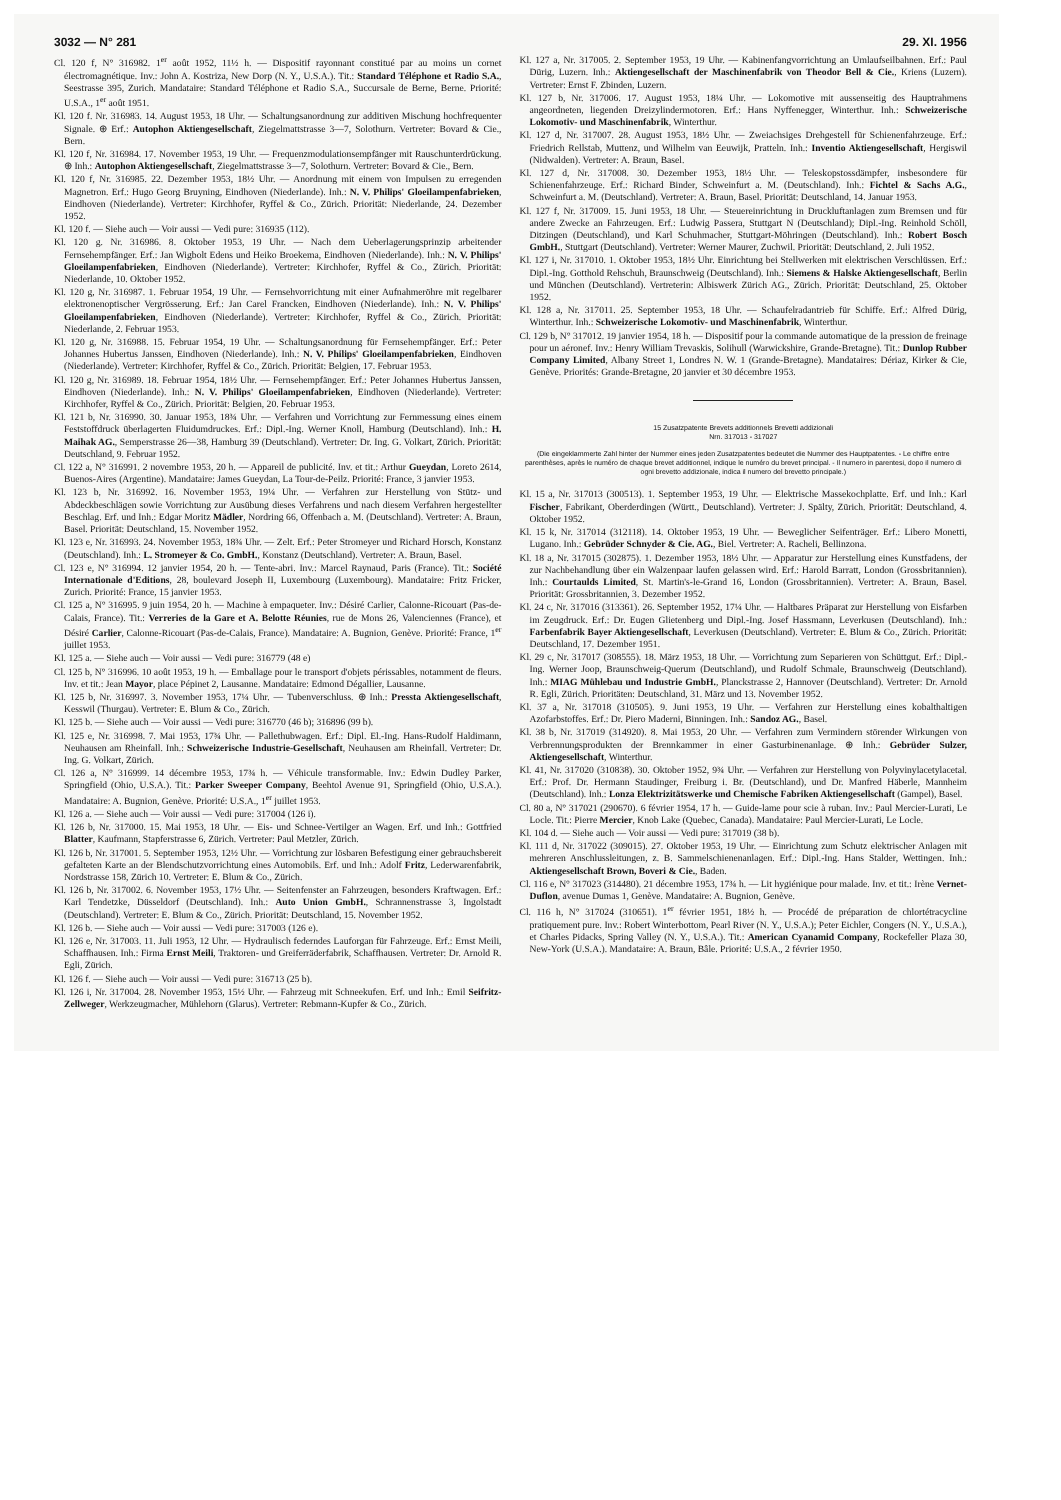3032 — N° 281 29. XI. 1956
Cl. 120 f, N° 316982. 1<sup>er</sup> août 1952, 11½ h. — Dispositif rayonnant constitué par au moins un cornet électromagnétique. Inv.: John A. Kostriza, New Dorp (N. Y., U.S.A.). Tit.: Standard Téléphone et Radio S.A., Seestrasse 395, Zurich. Mandataire: Standard Téléphone et Radio S.A., Succursale de Berne, Berne. Priorité: U.S.A., 1<sup>er</sup> août 1951.
Kl. 120 f. Nr. 316983. 14. August 1953, 18 Uhr. — Schaltungsanordnung zur additiven Mischung hochfrequenter Signale. ⊕ Erf.: Autophon Aktiengesellschaft, Ziegelmattstrasse 3—7, Solothurn. Vertreter: Bovard & Cie., Bern.
Kl. 120 f, Nr. 316984. 17. November 1953, 19 Uhr. — Frequenzmodulationsempfänger mit Rauschunterdrückung. ⊕ Inh.: Autophon Aktiengesellschaft, Ziegelmattstrasse 3—7, Solothurn. Vertreter: Bovard & Cie., Bern.
Kl. 120 f, Nr. 316985. 22. Dezember 1953, 18½ Uhr. — Anordnung mit einem von Impulsen zu erregenden Magnetron. Erf.: Hugo Georg Bruyning, Eindhoven (Niederlande). Inh.: N. V. Philips' Gloeilampenfabrieken, Eindhoven (Niederlande). Vertreter: Kirchhofer, Ryffel & Co., Zürich. Priorität: Niederlande, 24. Dezember 1952.
Kl. 120 f. — Siehe auch — Voir aussi — Vedi pure: 316935 (112).
Kl. 120 g. Nr. 316986. 8. Oktober 1953, 19 Uhr. — Nach dem Ueberlagerungsprinzip arbeitender Fernsehempfänger. Erf.: Jan Wigbolt Edens und Heiko Broekema, Eindhoven (Niederlande). Inh.: N. V. Philips' Gloeilampenfabrieken, Eindhoven (Niederlande). Vertreter: Kirchhofer, Ryffel & Co., Zürich. Priorität: Niederlande, 10. Oktober 1952.
Kl. 120 g, Nr. 316987. 1. Februar 1954, 19 Uhr. — Fernsehvorrichtung mit einer Aufnahmeröhre mit regelbarer elektronenoptischer Vergrösserung. Erf.: Jan Carel Francken, Eindhoven (Niederlande). Inh.: N. V. Philips' Gloeilampenfabrieken, Eindhoven (Niederlande). Vertreter: Kirchhofer, Ryffel & Co., Zürich. Priorität: Niederlande, 2. Februar 1953.
Kl. 120 g, Nr. 316988. 15. Februar 1954, 19 Uhr. — Schaltungsanordnung für Fernsehempfänger. Erf.: Peter Johannes Hubertus Janssen, Eindhoven (Niederlande). Inh.: N. V. Philips' Gloeilampenfabrieken, Eindhoven (Niederlande). Vertreter: Kirchhofer, Ryffel & Co., Zürich. Priorität: Belgien, 17. Februar 1953.
Kl. 120 g, Nr. 316989. 18. Februar 1954, 18½ Uhr. — Fernsehempfänger. Erf.: Peter Johannes Hubertus Janssen, Eindhoven (Niederlande). Inh.: N. V. Philips' Gloeilampenfabrieken, Eindhoven (Niederlande). Vertreter: Kirchhofer, Ryffel & Co., Zürich. Priorität: Belgien, 20. Februar 1953.
Kl. 121 b, Nr. 316990. 30. Januar 1953, 18¾ Uhr. — Verfahren und Vorrichtung zur Fernmessung eines einem Feststoffdruck überlagerten Fluidumdruckes. Erf.: Dipl.-Ing. Werner Knoll, Hamburg (Deutschland). Inh.: H. Maihak AG., Semperstrasse 26—38, Hamburg 39 (Deutschland). Vertreter: Dr. Ing. G. Volkart, Zürich. Priorität: Deutschland, 9. Februar 1952.
Cl. 122 a, N° 316991. 2 novembre 1953, 20 h. — Appareil de publicité. Inv. et tit.: Arthur Gueydan, Loreto 2614, Buenos-Aires (Argentine). Mandataire: James Gueydan, La Tour-de-Peilz. Priorité: France, 3 janvier 1953.
Kl. 123 b, Nr. 316992. 16. November 1953, 19¼ Uhr. — Verfahren zur Herstellung von Stütz- und Abdeckbeschlägen sowie Vorrichtung zur Ausübung dieses Verfahrens und nach diesem Verfahren hergestellter Beschlag. Erf. und Inh.: Edgar Moritz Mädler, Nordring 66, Offenbach a. M. (Deutschland). Vertreter: A. Braun, Basel. Priorität: Deutschland, 15. November 1952.
Kl. 123 e, Nr. 316993. 24. November 1953, 18¾ Uhr. — Zelt. Erf.: Peter Stromeyer und Richard Horsch, Konstanz (Deutschland). Inh.: L. Stromeyer & Co. GmbH., Konstanz (Deutschland). Vertreter: A. Braun, Basel.
Cl. 123 e, N° 316994. 12 janvier 1954, 20 h. — Tente-abri. Inv.: Marcel Raynaud, Paris (France). Tit.: Société Internationale d'Editions, 28, boulevard Joseph II, Luxembourg (Luxembourg). Mandataire: Fritz Fricker, Zurich. Priorité: France, 15 janvier 1953.
Cl. 125 a, N° 316995. 9 juin 1954, 20 h. — Machine à empaqueter. Inv.: Désiré Carlier, Calonne-Ricouart (Pas-de-Calais, France). Tit.: Verreries de la Gare et A. Belotte Réunies, rue de Mons 26, Valenciennes (France), et Désiré Carlier, Calonne-Ricouart (Pas-de-Calais, France). Mandataire: A. Bugnion, Genève. Priorité: France, 1<sup>er</sup> juillet 1953.
Kl. 125 a. — Siehe auch — Voir aussi — Vedi pure: 316779 (48 e)
Cl. 125 b, N° 316996. 10 août 1953, 19 h. — Emballage pour le transport d'objets périssables, notamment de fleurs. Inv. et tit.: Jean Mayor, place Pépinet 2, Lausanne. Mandataire: Edmond Dégallier, Lausanne.
Kl. 125 b, Nr. 316997. 3. November 1953, 17¼ Uhr. — Tubenverschluss. ⊕ Inh.: Pressta Aktiengesellschaft, Kesswil (Thurgau). Vertreter: E. Blum & Co., Zürich.
Kl. 125 b. — Siehe auch — Voir aussi — Vedi pure: 316770 (46 b); 316896 (99 b).
Kl. 125 e, Nr. 316998. 7. Mai 1953, 17¾ Uhr. — Pallethubwagen. Erf.: Dipl. El.-Ing. Hans-Rudolf Haldimann, Neuhausen am Rheinfall. Inh.: Schweizerische Industrie-Gesellschaft, Neuhausen am Rheinfall. Vertreter: Dr. Ing. G. Volkart, Zürich.
Cl. 126 a, N° 316999. 14 décembre 1953, 17¾ h. — Véhicule transformable. Inv.: Edwin Dudley Parker, Springfield (Ohio, U.S.A.). Tit.: Parker Sweeper Company, Beehtol Avenue 91, Springfield (Ohio, U.S.A.). Mandataire: A. Bugnion, Genève. Priorité: U.S.A., 1<sup>er</sup> juillet 1953.
Kl. 126 a. — Siehe auch — Voir aussi — Vedi pure: 317004 (126 i).
Kl. 126 b, Nr. 317000. 15. Mai 1953, 18 Uhr. — Eis- und Schnee-Vertilger an Wagen. Erf. und Inh.: Gottfried Blatter, Kaufmann, Stapferstrasse 6, Zürich. Vertreter: Paul Metzler, Zürich.
Kl. 126 b, Nr. 317001. 5. September 1953, 12½ Uhr. — Vorrichtung zur lösbaren Befestigung einer gebrauchsbereit gefalteten Karte an der Blendschutzvorrichtung eines Automobils. Erf. und Inh.: Adolf Fritz, Lederwarenfabrik, Nordstrasse 158, Zürich 10. Vertreter: E. Blum & Co., Zürich.
Kl. 126 b, Nr. 317002. 6. November 1953, 17½ Uhr. — Seitenfenster an Fahrzeugen, besonders Kraftwagen. Erf.: Karl Tendetzke, Düsseldorf (Deutschland). Inh.: Auto Union GmbH., Schrannenstrasse 3, Ingolstadt (Deutschland). Vertreter: E. Blum & Co., Zürich. Priorität: Deutschland, 15. November 1952.
Kl. 126 b. — Siehe auch — Voir aussi — Vedi pure: 317003 (126 e).
Kl. 126 e, Nr. 317003. 11. Juli 1953, 12 Uhr. — Hydraulisch federndes Lauforgan für Fahrzeuge. Erf.: Ernst Meili, Schaffhausen. Inh.: Firma Ernst Meili, Traktoren- und Greiferräderfabrik, Schaffhausen. Vertreter: Dr. Arnold R. Egli, Zürich.
Kl. 126 f. — Siehe auch — Voir aussi — Vedi pure: 316713 (25 b).
Kl. 126 i, Nr. 317004. 28. November 1953, 15½ Uhr. — Fahrzeug mit Schneekufen. Erf. und Inh.: Emil Seifritz-Zellweger, Werkzeugmacher, Mühlehorn (Glarus). Vertreter: Rebmann-Kupfer & Co., Zürich.
Kl. 127 a, Nr. 317005. 2. September 1953, 19 Uhr. — Kabinenfangvorrichtung an Umlaufseilbahnen. Erf.: Paul Dürig, Luzern. Inh.: Aktiengesellschaft der Maschinenfabrik von Theodor Bell & Cie., Kriens (Luzern). Vertreter: Ernst F. Zbinden, Luzern.
Kl. 127 b, Nr. 317006. 17. August 1953, 18¼ Uhr. — Lokomotive mit aussenseitig des Hauptrahmens angeordneten, liegenden Dreizylindermotoren. Erf.: Hans Nyffenegger, Winterthur. Inh.: Schweizerische Lokomotiv- und Maschinenfabrik, Winterthur.
Kl. 127 d, Nr. 317007. 28. August 1953, 18½ Uhr. — Zweiachsiges Drehgestell für Schienenfahrzeuge. Erf.: Friedrich Rellstab, Muttenz, und Wilhelm van Eeuwijk, Pratteln. Inh.: Inventio Aktiengesellschaft, Hergiswil (Nidwalden). Vertreter: A. Braun, Basel.
Kl. 127 d, Nr. 317008. 30. Dezember 1953, 18½ Uhr. — Teleskopstossdämpfer, insbesondere für Schienenfahrzeuge. Erf.: Richard Binder, Schweinfurt a. M. (Deutschland). Inh.: Fichtel & Sachs A.G., Schweinfurt a. M. (Deutschland). Vertreter: A. Braun, Basel. Priorität: Deutschland, 14. Januar 1953.
Kl. 127 f, Nr. 317009. 15. Juni 1953, 18 Uhr. — Steuereinrichtung in Druckluftanlagen zum Bremsen und für andere Zwecke an Fahrzeugen. Erf.: Ludwig Passera, Stuttgart N (Deutschland); Dipl.-Ing. Reinhold Schöll, Ditzingen (Deutschland), und Karl Schuhmacher, Stuttgart-Möhringen (Deutschland). Inh.: Robert Bosch GmbH., Stuttgart (Deutschland). Vertreter: Werner Maurer, Zuchwil. Priorität: Deutschland, 2. Juli 1952.
Kl. 127 i, Nr. 317010. 1. Oktober 1953, 18½ Uhr. Einrichtung bei Stellwerken mit elektrischen Verschlüssen. Erf.: Dipl.-Ing. Gotthold Rehschuh, Braunschweig (Deutschland). Inh.: Siemens & Halske Aktiengesellschaft, Berlin und München (Deutschland). Vertreterin: Albiswerk Zürich AG., Zürich. Priorität: Deutschland, 25. Oktober 1952.
Kl. 128 a, Nr. 317011. 25. September 1953, 18 Uhr. — Schaufelradantrieb für Schiffe. Erf.: Alfred Dürig, Winterthur. Inh.: Schweizerische Lokomotiv- und Maschinenfabrik, Winterthur.
Cl. 129 b, N° 317012. 19 janvier 1954, 18 h. — Dispositif pour la commande automatique de la pression de freinage pour un aéronef. Inv.: Henry William Trevaskis, Solihull (Warwickshire, Grande-Bretagne). Tit.: Dunlop Rubber Company Limited, Albany Street 1, Londres N. W. 1 (Grande-Bretagne). Mandataires: Dériaz, Kirker & Cie, Genève. Priorités: Grande-Bretagne, 20 janvier et 30 décembre 1953.
15 Zusatzpatente Brevets additionnels Brevetti addizionali
Nrn. 317013 - 317027
(Die eingeklammerte Zahl hinter der Nummer eines jeden Zusatzpatentes bedeutet die Nummer des Hauptpatentes. - Le chiffre entre parenthèses, après le numéro de chaque brevet additionnel, indique le numéro du brevet principal. - Il numero in parentesi, dopo il numero di ogni brevetto addizionale, indica il numero del brevetto principale.)
Kl. 15 a, Nr. 317013 (300513). 1. September 1953, 19 Uhr. — Elektrische Massekochplatte. Erf. und Inh.: Karl Fischer, Fabrikant, Oberderdingen (Württ., Deutschland). Vertreter: J. Spälty, Zürich. Priorität: Deutschland, 4. Oktober 1952.
Kl. 15 k, Nr. 317014 (312118). 14. Oktober 1953, 19 Uhr. — Beweglicher Seifenträger. Erf.: Libero Monetti, Lugano. Inh.: Gebrüder Schnyder & Cie. AG., Biel. Vertreter: A. Racheli, Bellinzona.
Kl. 18 a, Nr. 317015 (302875). 1. Dezember 1953, 18½ Uhr. — Apparatur zur Herstellung eines Kunstfadens, der zur Nachbehandlung über ein Walzenpaar laufen gelassen wird. Erf.: Harold Barratt, London (Grossbritannien). Inh.: Courtaulds Limited, St. Martin's-le-Grand 16, London (Grossbritannien). Vertreter: A. Braun, Basel. Priorität: Grossbritannien, 3. Dezember 1952.
Kl. 24 c, Nr. 317016 (313361). 26. September 1952, 17¼ Uhr. — Haltbares Präparat zur Herstellung von Eisfarben im Zeugdruck. Erf.: Dr. Eugen Glietenberg und Dipl.-Ing. Josef Hassmann, Leverkusen (Deutschland). Inh.: Farbenfabrik Bayer Aktiengesellschaft, Leverkusen (Deutschland). Vertreter: E. Blum & Co., Zürich. Priorität: Deutschland, 17. Dezember 1951.
Kl. 29 c, Nr. 317017 (308555). 18. März 1953, 18 Uhr. — Vorrichtung zum Separieren von Schüttgut. Erf.: Dipl.-Ing. Werner Joop, Braunschweig-Querum (Deutschland), und Rudolf Schmale, Braunschweig (Deutschland). Inh.: MIAG Mühlebau und Industrie GmbH., Planckstrasse 2, Hannover (Deutschland). Vertreter: Dr. Arnold R. Egli, Zürich. Prioritäten: Deutschland, 31. März und 13. November 1952.
Kl. 37 a, Nr. 317018 (310505). 9. Juni 1953, 19 Uhr. — Verfahren zur Herstellung eines kobalthaltigen Azofarbstoffes. Erf.: Dr. Piero Maderni, Binningen. Inh.: Sandoz AG., Basel.
Kl. 38 b, Nr. 317019 (314920). 8. Mai 1953, 20 Uhr. — Verfahren zum Vermindern störender Wirkungen von Verbrennungsprodukten der Brennkammer in einer Gasturbinenanlage. ⊕ Inh.: Gebrüder Sulzer, Aktiengesellschaft, Winterthur.
Kl. 41, Nr. 317020 (310838). 30. Oktober 1952, 9¾ Uhr. — Verfahren zur Herstellung von Polyvinylacetylacetal. Erf.: Prof. Dr. Hermann Staudinger, Freiburg i. Br. (Deutschland), und Dr. Manfred Häberle, Mannheim (Deutschland). Inh.: Lonza Elektrizitätswerke und Chemische Fabriken Aktiengesellschaft (Gampel), Basel.
Cl. 80 a, N° 317021 (290670). 6 février 1954, 17 h. — Guide-lame pour scie à ruban. Inv.: Paul Mercier-Lurati, Le Locle. Tit.: Pierre Mercier, Knob Lake (Quebec, Canada). Mandataire: Paul Mercier-Lurati, Le Locle.
Kl. 104 d. — Siehe auch — Voir aussi — Vedi pure: 317019 (38 b).
Kl. 111 d, Nr. 317022 (309015). 27. Oktober 1953, 19 Uhr. — Einrichtung zum Schutz elektrischer Anlagen mit mehreren Anschlussleitungen, z. B. Sammelschienenanlagen. Erf.: Dipl.-Ing. Hans Stalder, Wettingen. Inh.: Aktiengesellschaft Brown, Boveri & Cie., Baden.
Cl. 116 e, N° 317023 (314480). 21 décembre 1953, 17¾ h. — Lit hygiénique pour malade. Inv. et tit.: Irène Vernet-Duflon, avenue Dumas 1, Genève. Mandataire: A. Bugnion, Genève.
Cl. 116 h, N° 317024 (310651). 1<sup>er</sup> février 1951, 18½ h. — Procédé de préparation de chlortétracycline pratiquement pure. Inv.: Robert Winterbottom, Pearl River (N. Y., U.S.A.); Peter Eichler, Congers (N. Y., U.S.A.), et Charles Pidacks, Spring Valley (N. Y., U.S.A.). Tit.: American Cyanamid Company, Rockefeller Plaza 30, New-York (U.S.A.). Mandataire: A. Braun, Bâle. Priorité: U.S.A., 2 février 1950.